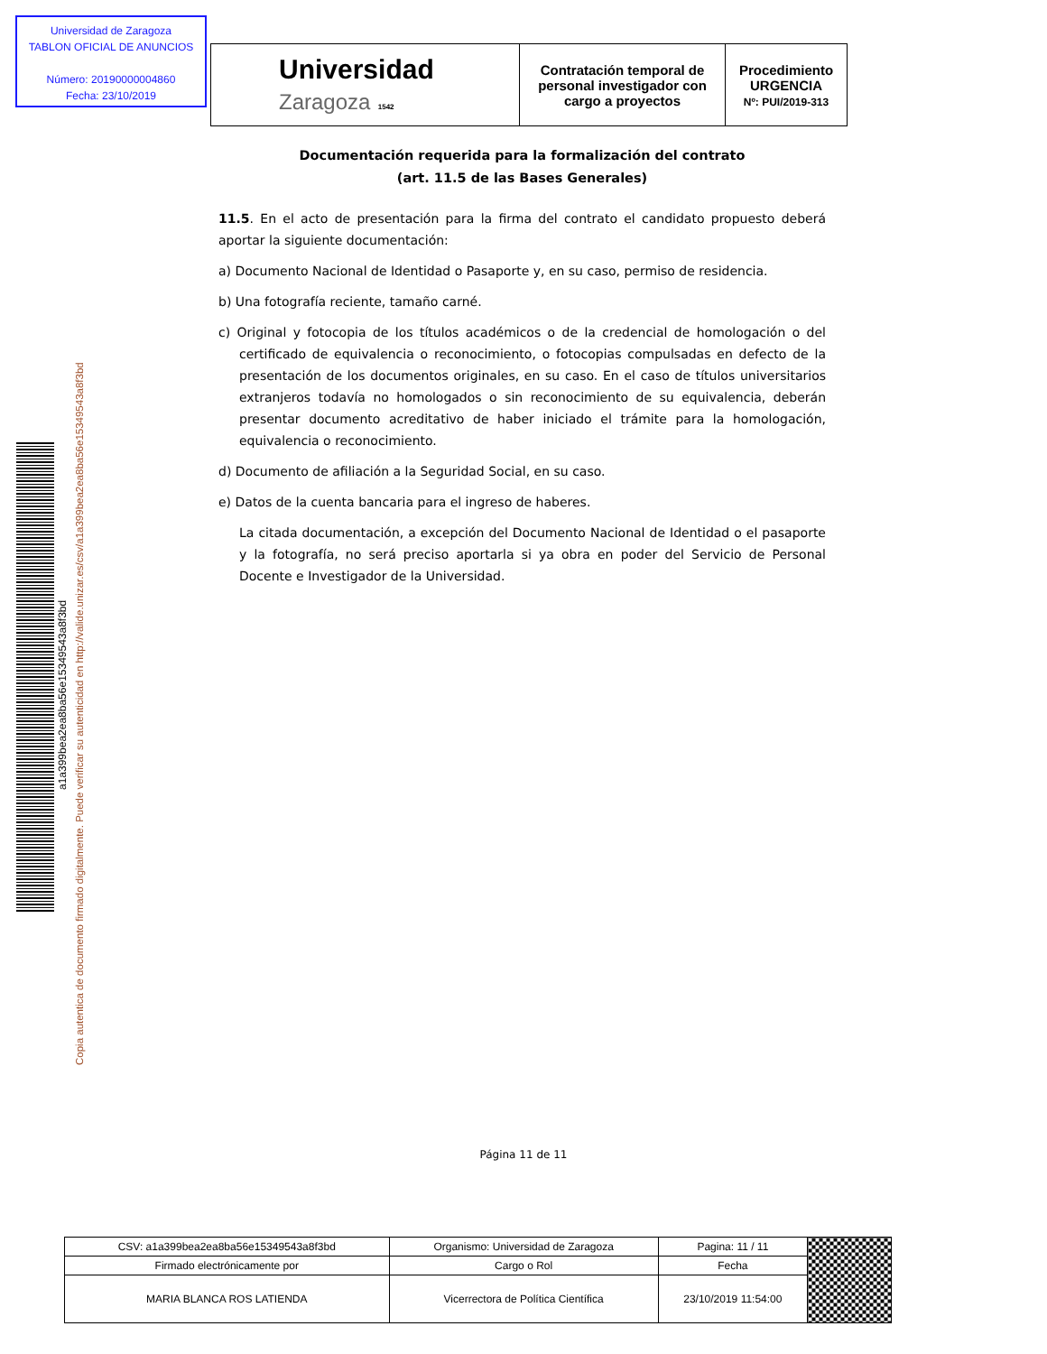Universidad de Zaragoza
TABLON OFICIAL DE ANUNCIOS
Número: 20190000004860
Fecha: 23/10/2019
| Universidad Zaragoza 1542 | Contratación temporal de personal investigador con cargo a proyectos | Procedimiento URGENCIA Nº: PUI/2019-313 |
a1a399bea2ea8ba56e15349543a8f3bd
Copia autentica de documento firmado digitalmente. Puede verificar su autenticidad en http://valide.unizar.es/csv/a1a399bea2ea8ba56e15349543a8f3bd
Documentación requerida para la formalización del contrato
(art. 11.5 de las Bases Generales)
11.5. En el acto de presentación para la firma del contrato el candidato propuesto deberá aportar la siguiente documentación:
a) Documento Nacional de Identidad o Pasaporte y, en su caso, permiso de residencia.
b) Una fotografía reciente, tamaño carné.
c) Original y fotocopia de los títulos académicos o de la credencial de homologación o del certificado de equivalencia o reconocimiento, o fotocopias compulsadas en defecto de la presentación de los documentos originales, en su caso. En el caso de títulos universitarios extranjeros todavía no homologados o sin reconocimiento de su equivalencia, deberán presentar documento acreditativo de haber iniciado el trámite para la homologación, equivalencia o reconocimiento.
d) Documento de afiliación a la Seguridad Social, en su caso.
e) Datos de la cuenta bancaria para el ingreso de haberes.
La citada documentación, a excepción del Documento Nacional de Identidad o el pasaporte y la fotografía, no será preciso aportarla si ya obra en poder del Servicio de Personal Docente e Investigador de la Universidad.
Página 11 de 11
| CSV: a1a399bea2ea8ba56e15349543a8f3bd | Organismo: Universidad de Zaragoza | Pagina: 11 / 11 | |
| Firmado electrónicamente por | Cargo o Rol | Fecha | |
| MARIA BLANCA ROS LATIENDA | Vicerrectora de Política Científica | 23/10/2019 11:54:00 | |